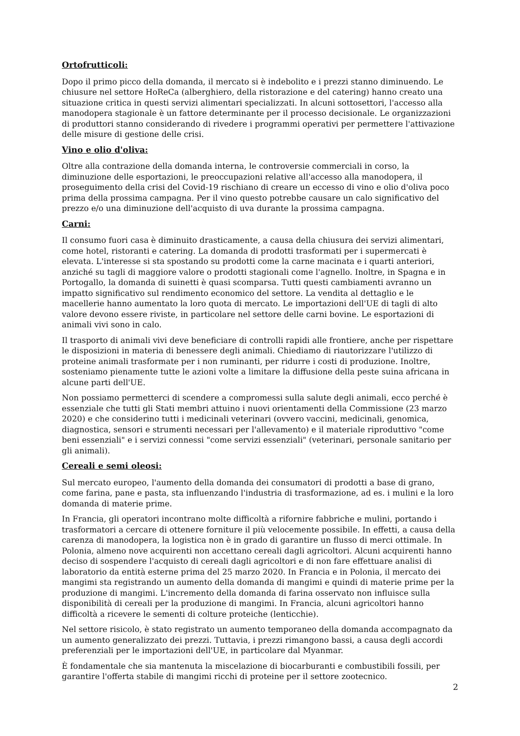Ortofrutticoli:
Dopo il primo picco della domanda, il mercato si è indebolito e i prezzi stanno diminuendo. Le chiusure nel settore HoReCa (alberghiero, della ristorazione e del catering) hanno creato una situazione critica in questi servizi alimentari specializzati. In alcuni sottosettori, l'accesso alla manodopera stagionale è un fattore determinante per il processo decisionale. Le organizzazioni di produttori stanno considerando di rivedere i programmi operativi per permettere l'attivazione delle misure di gestione delle crisi.
Vino e olio d'oliva:
Oltre alla contrazione della domanda interna, le controversie commerciali in corso, la diminuzione delle esportazioni, le preoccupazioni relative all'accesso alla manodopera, il proseguimento della crisi del Covid-19 rischiano di creare un eccesso di vino e olio d'oliva poco prima della prossima campagna. Per il vino questo potrebbe causare un calo significativo del prezzo e/o una diminuzione dell'acquisto di uva durante la prossima campagna.
Carni:
Il consumo fuori casa è diminuito drasticamente, a causa della chiusura dei servizi alimentari, come hotel, ristoranti e catering. La domanda di prodotti trasformati per i supermercati è elevata. L'interesse si sta spostando su prodotti come la carne macinata e i quarti anteriori, anziché su tagli di maggiore valore o prodotti stagionali come l'agnello. Inoltre, in Spagna e in Portogallo, la domanda di suinetti è quasi scomparsa. Tutti questi cambiamenti avranno un impatto significativo sul rendimento economico del settore. La vendita al dettaglio e le macellerie hanno aumentato la loro quota di mercato. Le importazioni dell'UE di tagli di alto valore devono essere riviste, in particolare nel settore delle carni bovine. Le esportazioni di animali vivi sono in calo.
Il trasporto di animali vivi deve beneficiare di controlli rapidi alle frontiere, anche per rispettare le disposizioni in materia di benessere degli animali. Chiediamo di riautorizzare l'utilizzo di proteine animali trasformate per i non ruminanti, per ridurre i costi di produzione. Inoltre, sosteniamo pienamente tutte le azioni volte a limitare la diffusione della peste suina africana in alcune parti dell'UE.
Non possiamo permetterci di scendere a compromessi sulla salute degli animali, ecco perché è essenziale che tutti gli Stati membri attuino i nuovi orientamenti della Commissione (23 marzo 2020) e che considerino tutti i medicinali veterinari (ovvero vaccini, medicinali, genomica, diagnostica, sensori e strumenti necessari per l'allevamento) e il materiale riproduttivo "come beni essenziali" e i servizi connessi "come servizi essenziali" (veterinari, personale sanitario per gli animali).
Cereali e semi oleosi:
Sul mercato europeo, l'aumento della domanda dei consumatori di prodotti a base di grano, come farina, pane e pasta, sta influenzando l'industria di trasformazione, ad es. i mulini e la loro domanda di materie prime.
In Francia, gli operatori incontrano molte difficoltà a rifornire fabbriche e mulini, portando i trasformatori a cercare di ottenere forniture il più velocemente possibile. In effetti, a causa della carenza di manodopera, la logistica non è in grado di garantire un flusso di merci ottimale. In Polonia, almeno nove acquirenti non accettano cereali dagli agricoltori. Alcuni acquirenti hanno deciso di sospendere l'acquisto di cereali dagli agricoltori e di non fare effettuare analisi di laboratorio da entità esterne prima del 25 marzo 2020. In Francia e in Polonia, il mercato dei mangimi sta registrando un aumento della domanda di mangimi e quindi di materie prime per la produzione di mangimi. L'incremento della domanda di farina osservato non influisce sulla disponibilità di cereali per la produzione di mangimi. In Francia, alcuni agricoltori hanno difficoltà a ricevere le sementi di colture proteiche (lenticchie).
Nel settore risicolo, è stato registrato un aumento temporaneo della domanda accompagnato da un aumento generalizzato dei prezzi. Tuttavia, i prezzi rimangono bassi, a causa degli accordi preferenziali per le importazioni dell'UE, in particolare dal Myanmar.
È fondamentale che sia mantenuta la miscelazione di biocarburanti e combustibili fossili, per garantire l'offerta stabile di mangimi ricchi di proteine per il settore zootecnico.
2